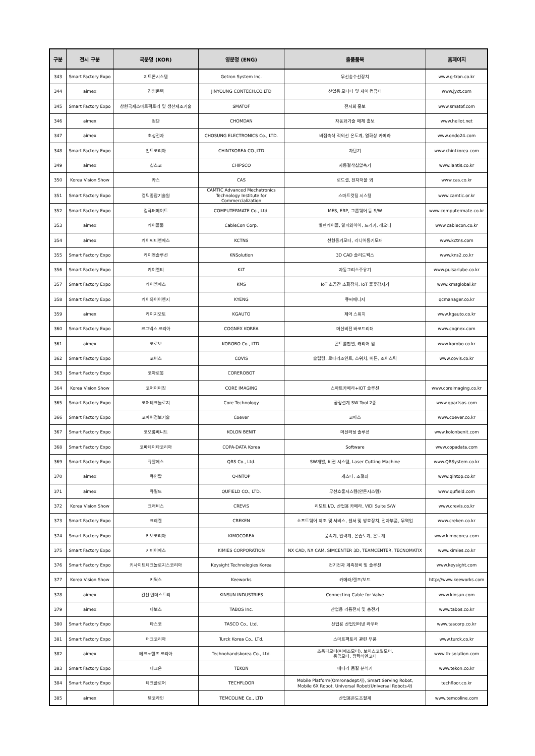| 구분 | 전시 구분 | 국문명 (KOR) | 영문명 (ENG) | 출품품목 | 홈페이지 |
| --- | --- | --- | --- | --- | --- |
| 343 | Smart Factory Expo | 지트론시스템 | Getron System Inc. | 무선송수선장치 | www.g-tron.co.kr |
| 344 | aimex | 진영콘텍 | JINYOUNG CONTECH.CO.LTD | 산업용 모니터 및 제어 컴퓨터 | www.jyct.com |
| 345 | Smart Factory Expo | 창원국제스마트팩토리 및 생산제조기술 | SMATOF | 전시회 홍보 | www.smatof.com |
| 346 | aimex | 첨단 | CHOMDAN | 자동화기술 매체 홍보 | www.hellot.net |
| 347 | aimex | 초성전자 | CHOSUNG ELECTRONICS Co., LTD. | 비접촉식 적외선 온도계, 열화상 카메라 | www.ondo24.com |
| 348 | Smart Factory Expo | 친트코리아 | CHINTKOREA CO.,LTD | 차단기 | www.chintkorea.com |
| 349 | aimex | 칩스코 | CHIPSCO | 자동절삭칩압축기 | www.lantis.co.kr |
| 350 | Korea Vision Show | 카스 | CAS | 로드셀, 전자저울 외 | www.cas.co.kr |
| 351 | Smart Factory Expo | 캠틱종합기술원 | CAMTIC Advanced Mechatronics Technology Institute for Commercialization | 스마트컷팅 시스템 | www.camtic.or.kr |
| 352 | Smart Factory Expo | 컴퓨터메이트 | COMPUTERMATE Co., Ltd. | MES, ERP, 그룹웨어 등 S/W | www.computermate.co.kr |
| 353 | aimex | 케이블툴 | CableCon Corp. | 벨덴케이블, 알파와이어, 드라카, 레오니 | www.cablecon.co.kr |
| 354 | aimex | 케이씨티앤에스 | KCTNS | 선형동기모터, 리니어동기모터 | www.kctns.com |
| 355 | Smart Factory Expo | 케이앤솔루션 | KNSolution | 3D CAD 솔리드웍스 | www.kns2.co.kr |
| 356 | Smart Factory Expo | 케이엘티 | KLT | 자동그리스주유기 | www.pulsarlube.co.kr |
| 357 | Smart Factory Expo | 케이엠에스 | KMS | IoT 소공간 소화장치, IoT 불꽃감지기 | www.kmsglobal.kr |
| 358 | Smart Factory Expo | 케이와이이엔지 | KYENG | 큐씨매니저 | qcmanager.co.kr |
| 359 | aimex | 케이지오토 | KGAUTO | 제어 스위치 | www.kgauto.co.kr |
| 360 | Smart Factory Expo | 코그넥스 코리아 | COGNEX KOREA | 머신비전 바코드리더 | www.cognex.com |
| 361 | aimex | 코로보 | KOROBO Co., LTD. | 콘트롤판넬, 캐리어 암 | www.korobo.co.kr |
| 362 | Smart Factory Expo | 코비스 | COVIS | 슬립링, 로타리조인트, 스위치, 버튼, 조이스틱 | www.covis.co.kr |
| 363 | Smart Factory Expo | 코아로봇 | COREROBOT | | |
| 364 | Korea Vision Show | 코어이미징 | CORE IMAGING | 스마트카메라+IOT 솔루션 | www.coreimaging.co.kr |
| 365 | Smart Factory Expo | 코어테크놀로지 | Core Technology | 공정설계 SW Tool 2종 | www.qpartsos.com |
| 366 | Smart Factory Expo | 코에버정보기술 | Coever | 코파스 | www.coever.co.kr |
| 367 | Smart Factory Expo | 코오롱베니트 | KOLON BENIT | 머신러닝 솔루션 | www.kolonbenit.com |
| 368 | Smart Factory Expo | 코파데이타코리아 | COPA-DATA Korea | Software | www.copadata.com |
| 369 | Smart Factory Expo | 큐알에스 | QRS Co., Ltd. | SW개발, 비젼 시스템, Laser Cutting Machine | www.QRSystem.co.kr |
| 370 | aimex | 큐인탑 | Q-INTOP | 캐스타, 조절좌 | www.qintop.co.kr |
| 371 | aimex | 큐필드 | QUFIELD CO., LTD. | 무선호출시스템(안돈시스템) | www.qufield.com |
| 372 | Korea Vision Show | 크래비스 | CREVIS | 리모트 I/O, 산업용 카메라, ViDi Suite S/W | www.crevis.co.kr |
| 373 | Smart Factory Expo | 크레켄 | CREKEN | 소프트웨어 제조 및 서비스, 센서 및 방호장치, 전자부품, 무역업 | www.creken.co.kr |
| 374 | Smart Factory Expo | 키모코리아 | KIMOCOREA | 풍속계, 압력계, 온습도계, 온도계 | www.kimocorea.com |
| 375 | Smart Factory Expo | 키미이에스 | KIMIES CORPORATION | NX CAD, NX CAM, SIMCENTER 3D, TEAMCENTER, TECNOMATIX | www.kimies.co.kr |
| 376 | Smart Factory Expo | 키사이트테크놀로지스코리아 | Keysight Technologies Korea | 전기전자 계측장비 및 솔루션 | www.keysight.com |
| 377 | Korea Vision Show | 키웍스 | Keeworks | 카메라/렌즈/보드 | http://www.keeworks.com |
| 378 | aimex | 킨선 인더스트리 | KINSUN INDUSTRIES | Connecting Cable for Valve | www.kinsun.com |
| 379 | aimex | 타보스 | TABOS Inc. | 산업용 리튬전지 및 충전기 | www.tabos.co.kr |
| 380 | Smart Factory Expo | 타스코 | TASCO Co., Ltd. | 산업용 산업인터넷 라우터 | www.tascorp.co.kr |
| 381 | Smart Factory Expo | 터크코리아 | Turck Korea Co., LTd. | 스마트팩토리 관련 부품 | www.turck.co.kr |
| 382 | aimex | 테크노핸즈 코리아 | Technohandskorea Co., Ltd. | 초음파모터(피에조모터), 보이스코일모터, 중공모터, 광학식엔코더 | www.th-solution.com |
| 383 | Smart Factory Expo | 테크온 | TEKON | 베터리 품질 분석기 | www.tekon.co.kr |
| 384 | Smart Factory Expo | 테크플로어 | TECHFLOOR | Mobile Platform(Omronadept사), Smart Serving Robot, Mobile 6X Robot, Universal Robot(Universal Robots사) | techfloor.co.kr |
| 385 | aimex | 템코라인 | TEMCOLINE Co., LTD | 산업용온도조절계 | www.temcoline.com |